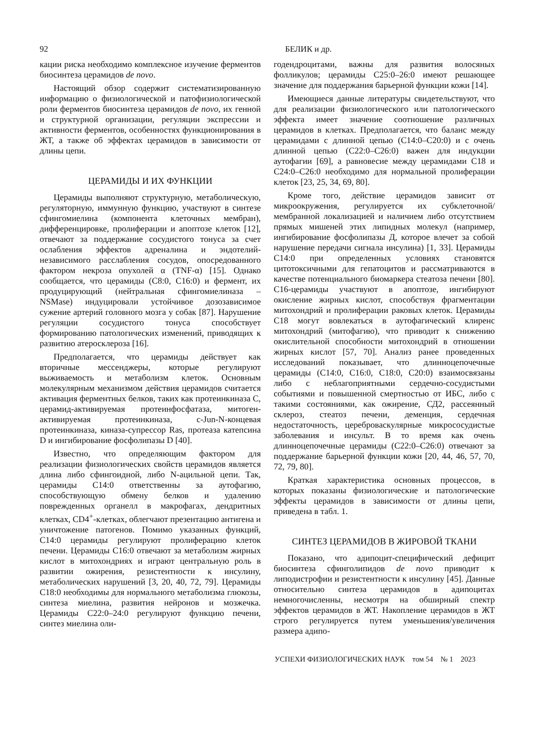92 БЕЛИК и др.
кации риска необходимо комплексное изучение ферментов биосинтеза церамидов de novo.
Настоящий обзор содержит систематизированную информацию о физиологической и патофизиологической роли ферментов биосинтеза церамидов de novo, их генной и структурной организации, регуляции экспрессии и активности ферментов, особенностях функционирования в ЖТ, а также об эффектах церамидов в зависимости от длины цепи.
ЦЕРАМИДЫ И ИХ ФУНКЦИИ
Церамиды выполняют структурную, метаболическую, регуляторную, иммунную функцию, участвуют в синтезе сфингомиелина (компонента клеточных мембран), дифференцировке, пролиферации и апоптозе клеток [12], отвечают за поддержание сосудистого тонуса за счет ослабления эффектов адреналина и эндотелий-независимого расслабления сосудов, опосредованного фактором некроза опухолей α (TNF-α) [15]. Однако сообщается, что церамиды (C8:0, C16:0) и фермент, их продуцирующий (нейтральная сфингомиелиназа – NSMase) индуцировали устойчивое дозозависимое сужение артерий головного мозга у собак [87]. Нарушение регуляции сосудистого тонуса способствует формированию патологических изменений, приводящих к развитию атеросклероза [16].
Предполагается, что церамиды действует как вторичные мессенджеры, которые регулируют выживаемость и метаболизм клеток. Основным молекулярным механизмом действия церамидов считается активация ферментных белков, таких как протеинкиназа C, церамид-активируемая протеинфосфатаза, митоген-активируемая протеинкиназа, c-Jun-N-концевая протеинкиназа, киназа-супрессор Ras, протеаза катепсина D и ингибирование фосфолипазы D [40].
Известно, что определяющим фактором для реализации физиологических свойств церамидов является длина либо сфингоидной, либо N-ацильной цепи. Так, церамиды C14:0 ответственны за аутофагию, способствующую обмену белков и удалению поврежденных органелл в макрофагах, дендритных клетках, CD4<sup>+</sup>-клетках, облегчают презентацию антигена и уничтожение патогенов. Помимо указанных функций, C14:0 церамиды регулируют пролиферацию клеток печени. Церамиды C16:0 отвечают за метаболизм жирных кислот в митохондриях и играют центральную роль в развитии ожирения, резистентности к инсулину, метаболических нарушений [3, 20, 40, 72, 79]. Церамиды C18:0 необходимы для нормального метаболизма глюкозы, синтеза миелина, развития нейронов и мозжечка. Церамиды C22:0–24:0 регулируют функцию печени, синтез миелина оли-
годендроцитами, важны для развития волосяных фолликулов; церамиды C25:0–26:0 имеют решающее значение для поддержания барьерной функции кожи [14].
Имеющиеся данные литературы свидетельствуют, что для реализации физиологического или патологического эффекта имеет значение соотношение различных церамидов в клетках. Предполагается, что баланс между церамидами с длинной цепью (C14:0–C20:0) и с очень длинной цепью (C22:0–C26:0) важен для индукции аутофагии [69], а равновесие между церамидами C18 и C24:0–C26:0 необходимо для нормальной пролиферации клеток [23, 25, 34, 69, 80].
Кроме того, действие церамидов зависит от микроокружения, регулируется их субклеточной/мембранной локализацией и наличием либо отсутствием прямых мишеней этих липидных молекул (например, ингибирование фосфолипазы Д, которое влечет за собой нарушение передачи сигнала инсулина) [1, 33]. Церамиды C14:0 при определенных условиях становятся цитотоксичными для гепатоцитов и рассматриваются в качестве потенциального биомаркера стеатоза печени [80]. C16-церамиды участвуют в апоптозе, ингибируют окисление жирных кислот, способствуя фрагментации митохондрий и пролиферации раковых клеток. Церамиды C18 могут вовлекаться в аутофагический клиренс митохондрий (митофагию), что приводит к снижению окислительной способности митохондрий в отношении жирных кислот [57, 70]. Анализ ранее проведенных исследований показывает, что длинноцепочечные церамиды (C14:0, C16:0, C18:0, C20:0) взаимосвязаны либо с неблагоприятными сердечно-сосудистыми событиями и повышенной смертностью от ИБС, либо с такими состояниями, как ожирение, СД2, рассеянный склероз, стеатоз печени, деменция, сердечная недостаточность, цереброваскулярные микрососудистые заболевания и инсульт. В то время как очень длинноцепочечные церамиды (C22:0–C26:0) отвечают за поддержание барьерной функции кожи [20, 44, 46, 57, 70, 72, 79, 80].
Краткая характеристика основных процессов, в которых показаны физиологические и патологические эффекты церамидов в зависимости от длины цепи, приведена в табл. 1.
СИНТЕЗ ЦЕРАМИДОВ В ЖИРОВОЙ ТКАНИ
Показано, что адипоцит-специфический дефицит биосинтеза сфинголипидов de novo приводит к липодистрофии и резистентности к инсулину [45]. Данные относительно синтеза церамидов в адипоцитах немногочисленны, несмотря на обширный спектр эффектов церамидов в ЖТ. Накопление церамидов в ЖТ строго регулируется путем уменьшения/увеличения размера адипо-
УСПЕХИ ФИЗИОЛОГИЧЕСКИХ НАУК том 54 № 1 2023